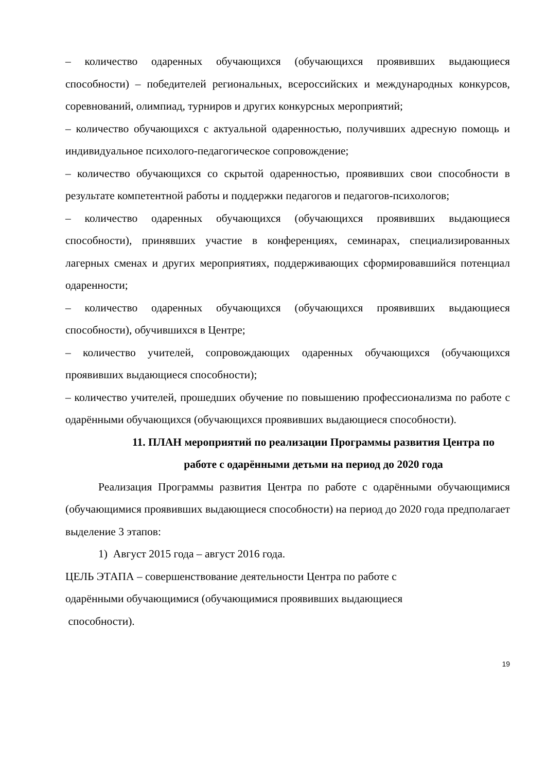– количество одаренных обучающихся (обучающихся проявивших выдающиеся способности) – победителей региональных, всероссийских и международных конкурсов, соревнований, олимпиад, турниров и других конкурсных мероприятий;
– количество обучающихся с актуальной одаренностью, получивших адресную помощь и индивидуальное психолого-педагогическое сопровождение;
– количество обучающихся со скрытой одаренностью, проявивших свои способности в результате компетентной работы и поддержки педагогов и педагогов-психологов;
– количество одаренных обучающихся (обучающихся проявивших выдающиеся способности), принявших участие в конференциях, семинарах, специализированных лагерных сменах и других мероприятиях, поддерживающих сформировавшийся потенциал одаренности;
– количество одаренных обучающихся (обучающихся проявивших выдающиеся способности), обучившихся в Центре;
– количество учителей, сопровождающих одаренных обучающихся (обучающихся проявивших выдающиеся способности);
– количество учителей, прошедших обучение по повышению профессионализма по работе с одарёнными обучающихся (обучающихся проявивших выдающиеся способности).
11. ПЛАН мероприятий по реализации Программы развития Центра по работе с одарёнными детьми на период до 2020 года
Реализация Программы развития Центра по работе с одарёнными обучающимися (обучающимися проявивших выдающиеся способности) на период до 2020 года предполагает выделение 3 этапов:
1) Август 2015 года – август 2016 года.
ЦЕЛЬ ЭТАПА – совершенствование деятельности Центра по работе с
одарёнными обучающимися (обучающимися проявивших выдающиеся
способности).
19